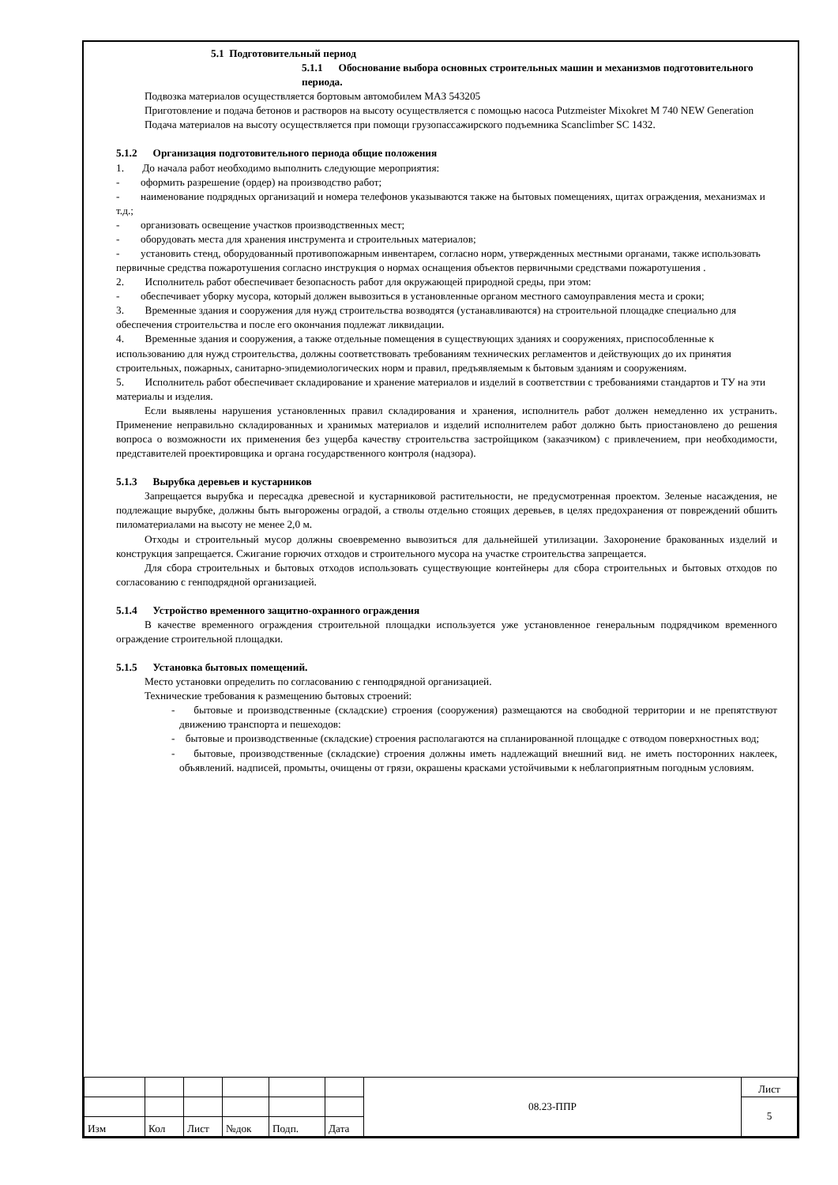5.1 Подготовительный период
5.1.1 Обоснование выбора основных строительных машин и механизмов подготовительного периода.
Подвозка материалов осуществляется бортовым автомобилем МАЗ 543205
Приготовление и подача бетонов и растворов на высоту осуществляется с помощью насоса Putzmeister Mixokret M 740 NEW Generation
Подача материалов на высоту осуществляется при помощи грузопассажирского подъемника Scanclimber SC 1432.
5.1.2 Организация подготовительного периода общие положения
1. До начала работ необходимо выполнить следующие мероприятия:
- оформить разрешение (ордер) на производство работ;
- наименование подрядных организаций и номера телефонов указываются также на бытовых помещениях, щитах ограждения, механизмах и т.д.;
- организовать освещение участков производственных мест;
- оборудовать места для хранения инструмента и строительных материалов;
- установить стенд, оборудованный противопожарным инвентарем, согласно норм, утвержденных местными органами, также использовать первичные средства пожаротушения согласно инструкция о нормах оснащения объектов первичными средствами пожаротушения .
2. Исполнитель работ обеспечивает безопасность работ для окружающей природной среды, при этом:
- обеспечивает уборку мусора, который должен вывозиться в установленные органом местного самоуправления места и сроки;
3. Временные здания и сооружения для нужд строительства возводятся (устанавливаются) на строительной площадке специально для обеспечения строительства и после его окончания подлежат ликвидации.
4. Временные здания и сооружения, а также отдельные помещения в существующих зданиях и сооружениях, приспособленные к использованию для нужд строительства, должны соответствовать требованиям технических регламентов и действующих до их принятия строительных, пожарных, санитарно-эпидемиологических норм и правил, предъявляемым к бытовым зданиям и сооружениям.
5. Исполнитель работ обеспечивает складирование и хранение материалов и изделий в соответствии с требованиями стандартов и ТУ на эти материалы и изделия.
Если выявлены нарушения установленных правил складирования и хранения, исполнитель работ должен немедленно их устранить. Применение неправильно складированных и хранимых материалов и изделий исполнителем работ должно быть приостановлено до решения вопроса о возможности их применения без ущерба качеству строительства застройщиком (заказчиком) с привлечением, при необходимости, представителей проектировщика и органа государственного контроля (надзора).
5.1.3 Вырубка деревьев и кустарников
Запрещается вырубка и пересадка древесной и кустарниковой растительности, не предусмотренная проектом. Зеленые насаждения, не подлежащие вырубке, должны быть выгорожены оградой, а стволы отдельно стоящих деревьев, в целях предохранения от повреждений обшить пиломатериалами на высоту не менее 2,0 м.
Отходы и строительный мусор должны своевременно вывозиться для дальнейшей утилизации. Захоронение бракованных изделий и конструкция запрещается. Сжигание горючих отходов и строительного мусора на участке строительства запрещается.
Для сбора строительных и бытовых отходов использовать существующие контейнеры для сбора строительных и бытовых отходов по согласованию с генподрядной организацией.
5.1.4 Устройство временного защитно-охранного ограждения
В качестве временного ограждения строительной площадки используется уже установленное генеральным подрядчиком временного ограждение строительной площадки.
5.1.5 Установка бытовых помещений.
Место установки определить по согласованию с генподрядной организацией.
Технические требования к размещению бытовых строений:
- бытовые и производственные (складские) строения (сооружения) размещаются на свободной территории и не препятствуют движению транспорта и пешеходов:
- бытовые и производственные (складские) строения располагаются на спланированной площадке с отводом поверхностных вод;
- бытовые, производственные (складские) строения должны иметь надлежащий внешний вид. не иметь посторонних наклеек, объявлений. надписей, промыты, очищены от грязи, окрашены красками устойчивыми к неблагоприятным погодным условиям.
| | | | | | | 08.23-ППР | Лист |
| | | | | | | | 5 |
| Изм | Кол | Лист | №док | Подп. | Дата | | |